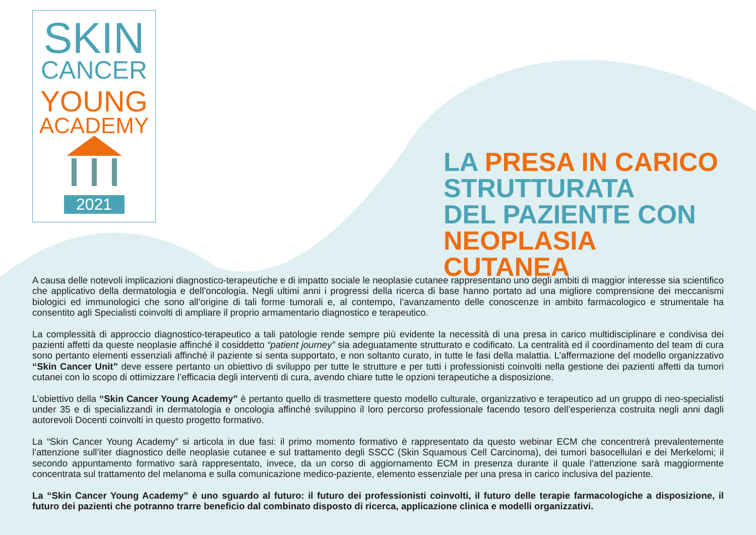SKIN
CANCER
YOUNG
ACADEMY
2021
LA PRESA IN CARICO
STRUTTURATA
DEL PAZIENTE CON
NEOPLASIA CUTANEA
A causa delle notevoli implicazioni diagnostico-terapeutiche e di impatto sociale le neoplasie cutanee rappresentano uno degli ambiti di maggior interesse sia scientifico che applicativo della dermatologia e dell’oncologia. Negli ultimi anni i progressi della ricerca di base hanno portato ad una migliore comprensione dei meccanismi biologici ed immunologici che sono all’origine di tali forme tumorali e, al contempo, l’avanzamento delle conoscenze in ambito farmacologico e strumentale ha consentito agli Specialisti coinvolti di ampliare il proprio armamentario diagnostico e terapeutico.
La complessità di approccio diagnostico-terapeutico a tali patologie rende sempre più evidente la necessità di una presa in carico multidisciplinare e condivisa dei pazienti affetti da queste neoplasie affinché il cosiddetto “patient journey” sia adeguatamente strutturato e codificato. La centralità ed il coordinamento del team di cura sono pertanto elementi essenziali affinché il paziente si senta supportato, e non soltanto curato, in tutte le fasi della malattia. L’affermazione del modello organizzativo “Skin Cancer Unit” deve essere pertanto un obiettivo di sviluppo per tutte le strutture e per tutti i professionisti coinvolti nella gestione dei pazienti affetti da tumori cutanei con lo scopo di ottimizzare l’efficacia degli interventi di cura, avendo chiare tutte le opzioni terapeutiche a disposizione.
L’obiettivo della “Skin Cancer Young Academy” è pertanto quello di trasmettere questo modello culturale, organizzativo e terapeutico ad un gruppo di neo-specialisti under 35 e di specializzandi in dermatologia e oncologia affinché sviluppino il loro percorso professionale facendo tesoro dell’esperienza costruita negli anni dagli autorevoli Docenti coinvolti in questo progetto formativo.
La “Skin Cancer Young Academy” si articola in due fasi: il primo momento formativo è rappresentato da questo webinar ECM che concentrerà prevalentemente l’attenzione sull’iter diagnostico delle neoplasie cutanee e sul trattamento degli SSCC (Skin Squamous Cell Carcinoma), dei tumori basocellulari e dei Merkelomi; il secondo appuntamento formativo sarà rappresentato, invece, da un corso di aggiornamento ECM in presenza durante il quale l’attenzione sarà maggiormente concentrata sul trattamento del melanoma e sulla comunicazione medico-paziente, elemento essenziale per una presa in carico inclusiva del paziente.
La “Skin Cancer Young Academy” è uno sguardo al futuro: il futuro dei professionisti coinvolti, il futuro delle terapie farmacologiche a disposizione, il futuro dei pazienti che potranno trarre beneficio dal combinato disposto di ricerca, applicazione clinica e modelli organizzativi.